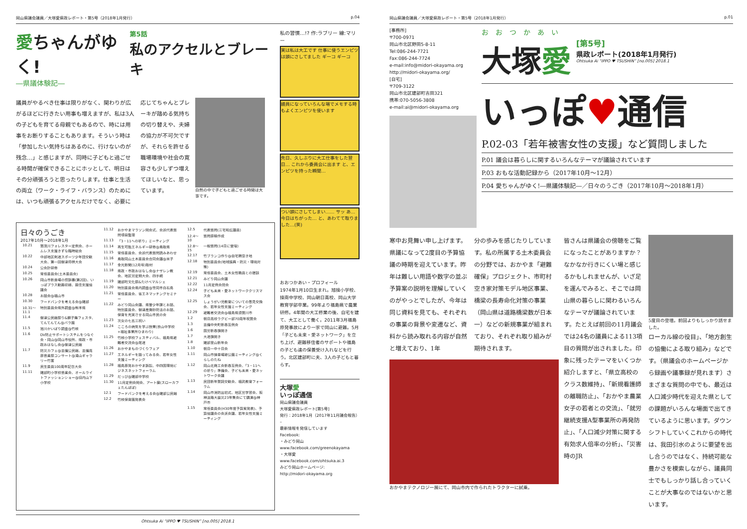岡山県議会議員／大塚愛県政レポート・第5号（2018年1月発行） p.04
愛ちゃんがゆく!
―県議体験記―
第5話
私のアクセルとブレーキ
議員がやるべき仕事は限りがなく、関わりが広がるほどに行きたい用事も増えますが、私は3人の子どもを育てる母親でもあるので、時には用事をお断りすることもあります。そういう時は「参加したい気持ちはあるのに、行けないのが残念…」と感じますが、同時に子どもと過ごせる時間が確保できることにホッとして、明日はその分頑張ろうと思ったりします。仕事と生活の両立（ワーク・ライフ・バランス）のためには、いつも頑張るアクセルだけでなく、必要に
応じてちゃんとブレーキが踏める気持ちの切り替えや、夫婦の協力が不可欠ですが、それらを許せる職場環境や社会の寛容さも少しずつ増えてほしいなと、思っています。
自然の中で子どもと過ごせる時間は大事です。
日々のうごき
2017年10月～2018年1月
| 10.21 | 賀茂川フォレスター定例会、ホームレス支援きずな臨時総会 |
| 10.22 | 中部地区剣道スポーツ少年団交歓大会、第一回御津将棋大会 |
| 10.24 | 公会計研修 |
| 10.25 | 常任委員会(土木委員会) |
| 10.26 | 岡山市新斎場の控訴審(第2回)、いっぽプラス動画収録、居住支援協議会 |
| 10.28 | お話会@福山市 |
| 10.30 | フードバンクを考える会@建部 |
| 10.31～11.1 | 特別委員会県外調査@熊本県 |
| 11.4 | 御津公民館祭り&獅子舞フェスタ、てんてんてん@バラ園 |
| 11.5 | 旭川かいぼり調査@竹枝 |
| 11.6 | DV防止サポートシステムをつなぐ会・岡山@岡山市役所、県政・市政おはなし会@御津公民館 |
| 11.7 | 防災カフェ@吉備公民館、吉備高原音楽祭コンサート@湯山ギャラリー竹富 |
| 11.9 | 民生委員100周年記念大会 |
| 11.11 | 建部町小学校音楽会、オールライトファッションショー@旧内山下小学校 |
| 11.12 | おかやまマラソン開会式、会派代表質問項目整理 |
| 11.13 | 「3・11への祈り」ミーティング |
| 11.14 | 再生可能エネルギー研修@鳥取県 |
| 11.15 | 常任委員会、会派代表質問読みあわせ |
| 11.16 | 鳥取岡山土木委員会合同会議@米子 |
| 11.17 | 金光新聞(12月号)取材 |
| 11.18 | 県政・市政おはなし会@ナザレン教会、地区労定期大会、四手網 |
| 11.19 | 建部町文化祭&たけべマルシェ |
| 11.20 | 特別委員会県内調査@笠岡市白石島 |
| 11.21 | 常任委員会、省エネマッチングセミナー |
| 11.22 | みどり岡山会議、県警少年課とお話、特別委員会、御津産廃砂防法のお話、保育を充実させる岡山市民の会 |
| 11.23 | 次女の七五三祝い |
| 11.24 | こころの病気を学ぶ授業(京山中学校+福祉事業所ひまわり) |
| 11.25 | 竹枝小学校フェスティバル、福島県避難者交流会@尾道 |
| 11.26 | おかやまものづくりフェア |
| 11.27 | エネルギーを語ってみる会、若年女性支援ミーティング |
| 11.28 | 福島原発おかやま訴訟、中四国環境ビジネスネットフォーラム |
| 11.29 | だっぴ@建部中学校 |
| 11.30 | 11月定例会開会、アート展(スローカフェたんぽぽ) |
| 12.1 | フードバンクを考える会@建部公民館 |
| 12.2 | 竹枝保育園発表会 |
| 12.5 | 代表質問(三宅和広議員) |
| 12.4～10 | 質問原稿作成 |
| 12.8～15 | 一般質問(14日に登壇) |
| 12.17 | 竹ブランコ作り@自宅隣空き地 |
| 12.18 | 特別委員会(地域振興・防災・環境対策) |
| 12.19 | 常任委員会、土木女性職員との懇談 |
| 12.21 | みどり岡山会議 |
| 12.22 | 11月定例会閉会 |
| 12.24 | 子ども未来・愛ネットワーククリスマス会 |
| 12.25 | しょうがい児教育についての意見交換会、若年女性支援ミーティング |
| 12.29 | 避難者交流会@福島県須賀川市 |
| 1.2 | 朝日高校ラグビー部70周年祝賀会 |
| 1.3 | 吉備中央町新春互例会 |
| 1.6 | 国労新春旗開き |
| 1.7 | 大道旗開き |
| 1.8 | 建部里山新年会 |
| 1.10 | 朝日一中十日会 |
| 1.11 | 岡山市操車場跡公園ミーティング@くらしのたね |
| 1.12 | 岡山北商工会新春互例会、「3・11への祈り」準備会、子ども未来・愛ネットワーク会議 |
| 1.13 | 民団新年賀詞交歓会、福武教育フォーラム |
| 1.14 | 岡山市消防出初式、地区労学習会、阪神淡路大震災23年集会にて講演@神戸市 |
| 1.15 | 常任委員会(H30年度予算案発表)、予算協議会の会派会議、若年女性支援ミーティング |
私の習慣…!? 作:ラブリー 線:マリー
実は私は大工です 仕事に使うエンピツは頭にさしてました ギーコ ギーコ
議員になっていろんな場でメモする時もよくエンピツを使います
先日、久しぶりに大工仕事をした翌日… これから委員会に出ます と、エンピツを持った瞬間…
つい頭にさしてしまい…… サッ あ…今日はちがった… と、あわてて取りました…(笑)
おおつかあい・プロフィール
1974年1月10日生まれ。旭操小学校、操南中学校、岡山朝日高校、岡山大学教育学部卒業。99年より福島県で農業研修。4年間の大工修業の後、自宅を建て、大工として働く。2011年3月福島原発事故により一家で岡山に避難。5月「子ども未来・愛ネットワーク」を立ち上げ、避難移住者のサポートや福島の子ども達の保養受け入れなどを行う。北区建部町に夫、3人の子どもと暮らす。
大塚愛
いっぽ通信
岡山県議会議員
大塚愛県政レポート[第5号]
発行：2018年1月（2017年11月議会報告）
–
最新情報を発信しています
Facebook:
・みどり岡山
www.facebook.com/greenokayama
・大塚愛
www.facebook.com/ohtsuka.ai.3
みどり岡山ホームページ:
http://midori-okayama.org
Ohtsuka Ai “IPPO ♥ TSUSHIN” [no.005] 2018.1
岡山県議会議員／大塚愛県政レポート・第5号（2018年1月発行） p.01
[事務所]
〒700-0971
岡山市北区野田5-8-11
Tel:086-244-7721
Fax:086-244-7724
e-mail:info@midori-okayama.org
http://midori-okayama.org/
[自宅]
〒709-3122
岡山市北区建部町吉田321
携帯:070-5056-3808
e-mail:ai@midori-okayama.org
おおつかあい
大塚愛
[第5号]
県政レポート(2018年1月発行)
Ohtsuka Ai “IPPO ♥ TSUSHIN” [no.005] 2018.1
いっぽ♥通信
P.02-03「若年被害女性の支援」など質問しました
P.01 議会は暮らしに関するいろんなテーマが議論されています
P.03 おもな活動記録から（2017年10月～12月）
P.04 愛ちゃんがゆく!―県議体験記―／日々のうごき（2017年10月～2018年1月）
寒中お見舞い申し上げます。県議になって2度目の予算協議の時期を迎えています。昨年は難しい用語や数字の並ぶ予算案の説明を理解していくのがやっとでしたが、今年は同じ資料を見ても、それぞれの事業の背景や変遷など、資料から読み取れる内容が自然と増えており、1年
分の歩みを感じたりしています。私の所属する土木委員会の分野では、おかやま「避難確保」プロジェクト、市町村空き家対策モデル地区事業、橋梁の長寿命化対策の事業（岡山県は道路橋梁数が日本一）などの新規事業が組まれており、それぞれ取り組みが期待されます。
おかやまテクノロジー展にて、岡山市内で作られたトラクターに試乗。
皆さんは県議会の傍聴をご覧になったことがありますか？なかなか行きにくい場と感じるかもしれませんが、いざ足を運んでみると、そこでは岡山県の暮らしに関わるいろんなテーマが議論されています。たとえば前回の11月議会では24名の議員による113項目の質問が出されました。印象に残ったテーマをいくつか紹介しますと、「県立高校のクラス数維持」、「新規看護師の離職防止」、「おかやま農業女子の若者との交流」、「就労継続支援A型事業所の再発防止」、「人口減少対策に関する有効求人倍率の分析」、「災害時のJR
5度目の登壇。前回よりもしっかり話せました。
ローカル線の役目」、「地方創生の協働による取り組み」などです。（県議会のホームページから録画や議事録が見れます）さまざまな質問の中でも、最近は人口減少時代を迎えた県としての課題がいろんな場面で出てきているように思います。ダウンシフトしていくこれからの時代は、我田引水のように要望を出し合うのではなく、持続可能な豊かさを模索しながら、議員同士でもしっかり話し合っていくことが大事なのではないかと思います。